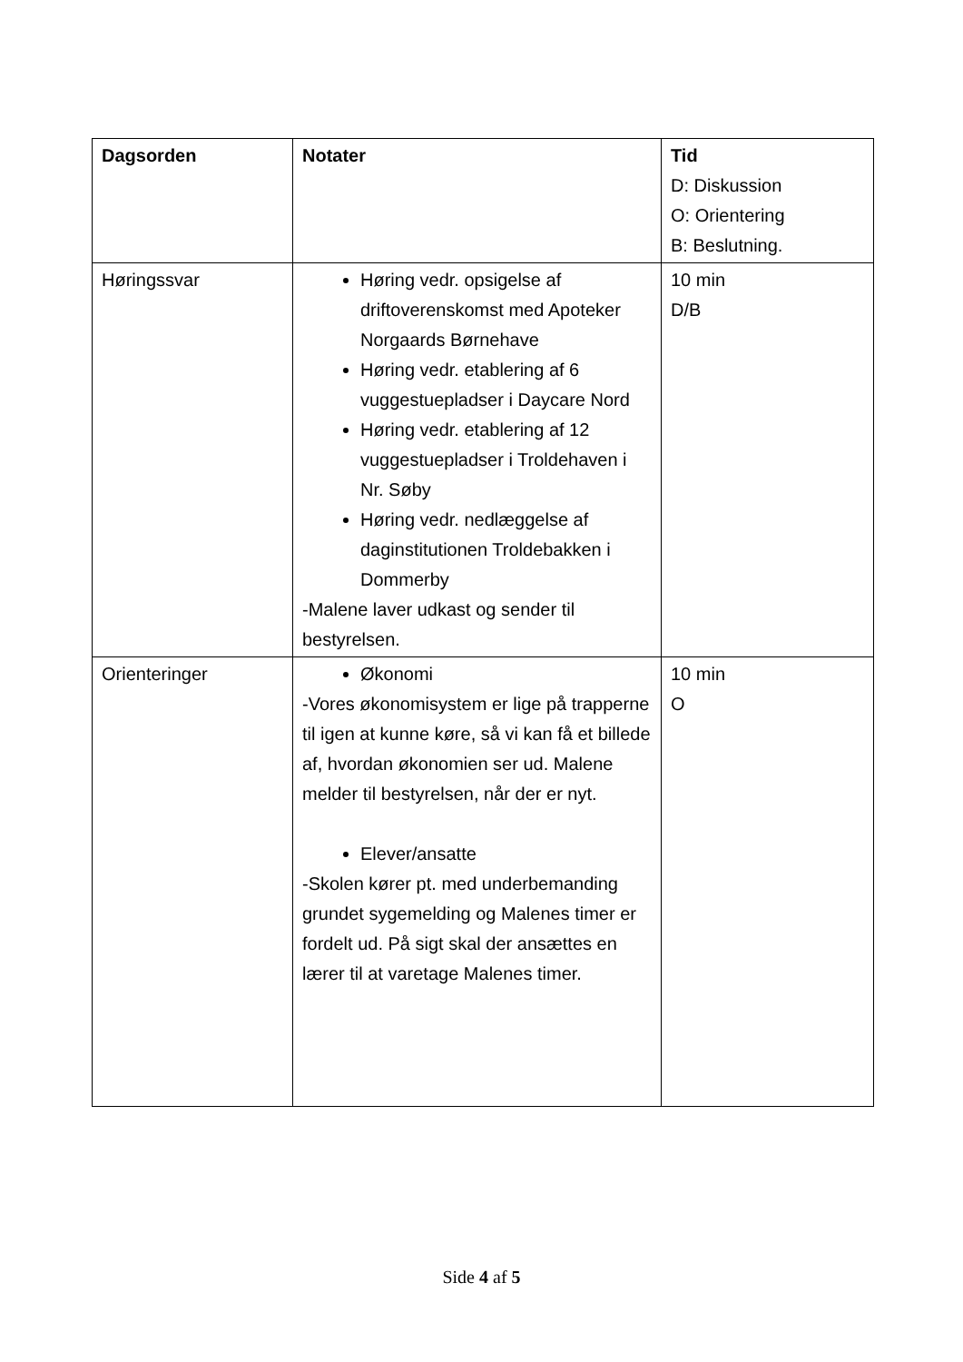| Dagsorden | Notater | Tid D: Diskussion O: Orientering B: Beslutning. |
| Høringssvar | Høring vedr. opsigelse af driftoverenskomst med Apoteker Norgaards Børnehave Høring vedr. etablering af 6 vuggestuepladser i Daycare Nord Høring vedr. etablering af 12 vuggestuepladser i Troldehaven i Nr. Søby Høring vedr. nedlæggelse af daginstitutionen Troldebakken i Dommerby -Malene laver udkast og sender til bestyrelsen. | 10 min D/B |
| Orienteringer | Økonomi -Vores økonomisystem er lige på trapperne til igen at kunne køre, så vi kan få et billede af, hvordan økonomien ser ud. Malene melder til bestyrelsen, når der er nyt. Elever/ansatte -Skolen kører pt. med underbemanding grundet sygemelding og Malenes timer er fordelt ud. På sigt skal der ansættes en lærer til at varetage Malenes timer. | 10 min O |
Side 4 af 5